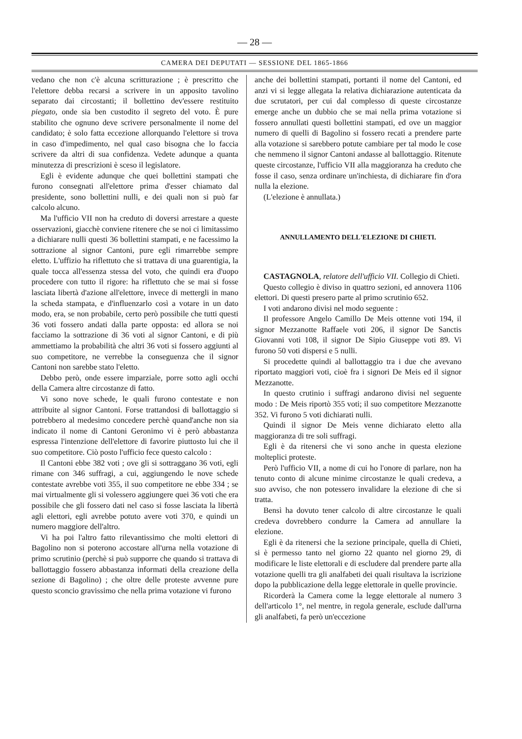— 28 —
CAMERA DEI DEPUTATI — SESSIONE DEL 1865-1866
vedano che non c'è alcuna scritturazione ; è prescritto che l'elettore debba recarsi a scrivere in un apposito tavolino separato dai circostanti; il bollettino dev'essere restituito piegato, onde sia ben custodito il segreto del voto. È pure stabilito che ognuno deve scrivere personalmente il nome del candidato; è solo fatta eccezione allorquando l'elettore si trova in caso d'impedimento, nel qual caso bisogna che lo faccia scrivere da altri di sua confidenza. Vedete adunque a quanta minutezza di prescrizioni è sceso il legislatore.
Egli è evidente adunque che quei bollettini stampati che furono consegnati all'elettore prima d'esser chiamato dal presidente, sono bollettini nulli, e dei quali non si può far calcolo alcuno.
Ma l'ufficio VII non ha creduto di doversi arrestare a queste osservazioni, giacchè conviene ritenere che se noi ci limitassimo a dichiarare nulli questi 36 bollettini stampati, e ne facessimo la sottrazione al signor Cantoni, pure egli rimarrebbe sempre eletto. L'uffizio ha riflettuto che si trattava di una guarentigia, la quale tocca all'essenza stessa del voto, che quindi era d'uopo procedere con tutto il rigore: ha riflettuto che se mai si fosse lasciata libertà d'azione all'elettore, invece di mettergli in mano la scheda stampata, e d'influenzarlo così a votare in un dato modo, era, se non probabile, certo però possibile che tutti questi 36 voti fossero andati dalla parte opposta: ed allora se noi facciamo la sottrazione di 36 voti al signor Cantoni, e di più ammettiamo la probabilità che altri 36 voti si fossero aggiunti al suo competitore, ne verrebbe la conseguenza che il signor Cantoni non sarebbe stato l'eletto.
Debbo però, onde essere imparziale, porre sotto agli occhi della Camera altre circostanze di fatto.
Vi sono nove schede, le quali furono contestate e non attribuite al signor Cantoni. Forse trattandosi di ballottaggio si potrebbero al medesimo concedere perchè quand'anche non sia indicato il nome di Cantoni Geronimo vi è però abbastanza espressa l'intenzione dell'elettore di favorire piuttosto lui che il suo competitore. Ciò posto l'ufficio fece questo calcolo :
Il Cantoni ebbe 382 voti ; ove gli si sottraggano 36 voti, egli rimane con 346 suffragi, a cui, aggiungendo le nove schede contestate avrebbe voti 355, il suo competitore ne ebbe 334 ; se mai virtualmente gli si volessero aggiungere quei 36 voti che era possibile che gli fossero dati nel caso si fosse lasciata la libertà agli elettori, egli avrebbe potuto avere voti 370, e quindi un numero maggiore dell'altro.
Vi ha poi l'altro fatto rilevantissimo che molti elettori di Bagolino non si poterono accostare all'urna nella votazione di primo scrutinio (perchè si può supporre che quando si trattava di ballottaggio fossero abbastanza informati della creazione della sezione di Bagolino) ; che oltre delle proteste avvenne pure questo sconcio gravissimo che nella prima votazione vi furono
anche dei bollettini stampati, portanti il nome del Cantoni, ed anzi vi si legge allegata la relativa dichiarazione autenticata da due scrutatori, per cui dal complesso di queste circostanze emerge anche un dubbio che se mai nella prima votazione si fossero annullati questi bollettini stampati, ed ove un maggior numero di quelli di Bagolino si fossero recati a prendere parte alla votazione si sarebbero potute cambiare per tal modo le cose che nemmeno il signor Cantoni andasse al ballottaggio. Ritenute queste circostanze, l'ufficio VII alla maggioranza ha creduto che fosse il caso, senza ordinare un'inchiesta, di dichiarare fin d'ora nulla la elezione.
(L'elezione è annullata.)
ANNULLAMENTO DELL'ELEZIONE DI CHIETI.
CASTAGNOLA, relatore dell'ufficio VII. Collegio di Chieti.
Questo collegio è diviso in quattro sezioni, ed annovera 1106 elettori. Di questi presero parte al primo scrutinio 652.
I voti andarono divisi nel modo seguente :
Il professore Angelo Camillo De Meis ottenne voti 194, il signor Mezzanotte Raffaele voti 206, il signor De Sanctis Giovanni voti 108, il signor De Sipio Giuseppe voti 89. Vi furono 50 voti dispersi e 5 nulli.
Si procedette quindi al ballottaggio tra i due che avevano riportato maggiori voti, cioè fra i signori De Meis ed il signor Mezzanotte.
In questo crutinio i suffragi andarono divisi nel seguente modo : De Meis riportò 355 voti; il suo competitore Mezzanotte 352. Vi furono 5 voti dichiarati nulli.
Quindi il signor De Meis venne dichiarato eletto alla maggioranza di tre soli suffragi.
Egli è da ritenersi che vi sono anche in questa elezione molteplici proteste.
Però l'ufficio VII, a nome di cui ho l'onore di parlare, non ha tenuto conto di alcune minime circostanze le quali credeva, a suo avviso, che non potessero invalidare la elezione di che si tratta.
Bensì ha dovuto tener calcolo di altre circostanze le quali credeva dovrebbero condurre la Camera ad annullare la elezione.
Egli è da ritenersi che la sezione principale, quella di Chieti, si è permesso tanto nel giorno 22 quanto nel giorno 29, di modificare le liste elettorali e di escludere dal prendere parte alla votazione quelli tra gli analfabeti dei quali risultava la iscrizione dopo la pubblicazione della legge elettorale in quelle provincie.
Ricorderà la Camera come la legge elettorale al numero 3 dell'articolo 1°, nel mentre, in regola generale, esclude dall'urna gli analfabeti, fa però un'eccezione